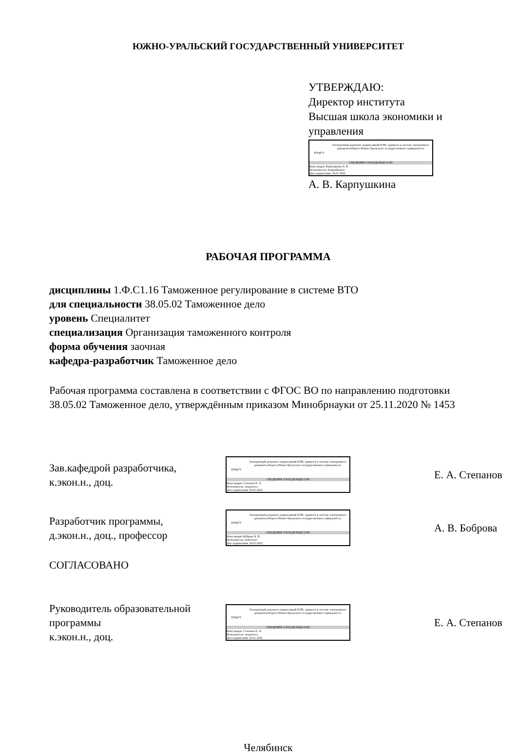ЮЖНО-УРАЛЬСКИЙ ГОСУДАРСТВЕННЫЙ УНИВЕРСИТЕТ
УТВЕРЖДАЮ:
Директор института
Высшая школа экономики и
управления
ЮУрГУ
Электронный документ, подписанный ПЭП, хранится в системе электронного документооборота Южно-Уральского государственного университета
СВЕДЕНИЯ О ВЛАДЕЛЬЦЕ ПЭП
Кому выдан: Карпушкина А. В.
Пользователь: karpushkinaav
Дата подписания: 26.01.2022
А. В. Карпушкина
РАБОЧАЯ ПРОГРАММА
дисциплины 1.Ф.С1.16 Таможенное регулирование в системе ВТО
для специальности 38.05.02 Таможенное дело
уровень Специалитет
специализация Организация таможенного контроля
форма обучения заочная
кафедра-разработчик Таможенное дело
Рабочая программа составлена в соответствии с ФГОС ВО по направлению подготовки 38.05.02 Таможенное дело, утверждённым приказом Минобрнауки от 25.11.2020 № 1453
Зав.кафедрой разработчика,
к.экон.н., доц.
ЮУрГУ
Электронный документ, подписанный ПЭП, хранится в системе электронного документооборота Южно-Уральского государственного университета
СВЕДЕНИЯ О ВЛАДЕЛЬЦЕ ПЭП
Кому выдан: Степанов Е. А.
Пользователь: stepanovea
Дата подписания: 25.01.2022
Е. А. Степанов
Разработчик программы,
д.экон.н., доц., профессор
ЮУрГУ
Электронный документ, подписанный ПЭП, хранится в системе электронного документооборота Южно-Уральского государственного университета
СВЕДЕНИЯ О ВЛАДЕЛЬЦЕ ПЭП
Кому выдан: Боброва А. В.
Пользователь: bobrovaav
Дата подписания: 24.01.2022
А. В. Боброва
СОГЛАСОВАНО
Руководитель образовательной
программы
к.экон.н., доц.
ЮУрГУ
Электронный документ, подписанный ПЭП, хранится в системе электронного документооборота Южно-Уральского государственного университета
СВЕДЕНИЯ О ВЛАДЕЛЬЦЕ ПЭП
Кому выдан: Степанов Е. А.
Пользователь: stepanovea
Дата подписания: 25.01.2022
Е. А. Степанов
Челябинск